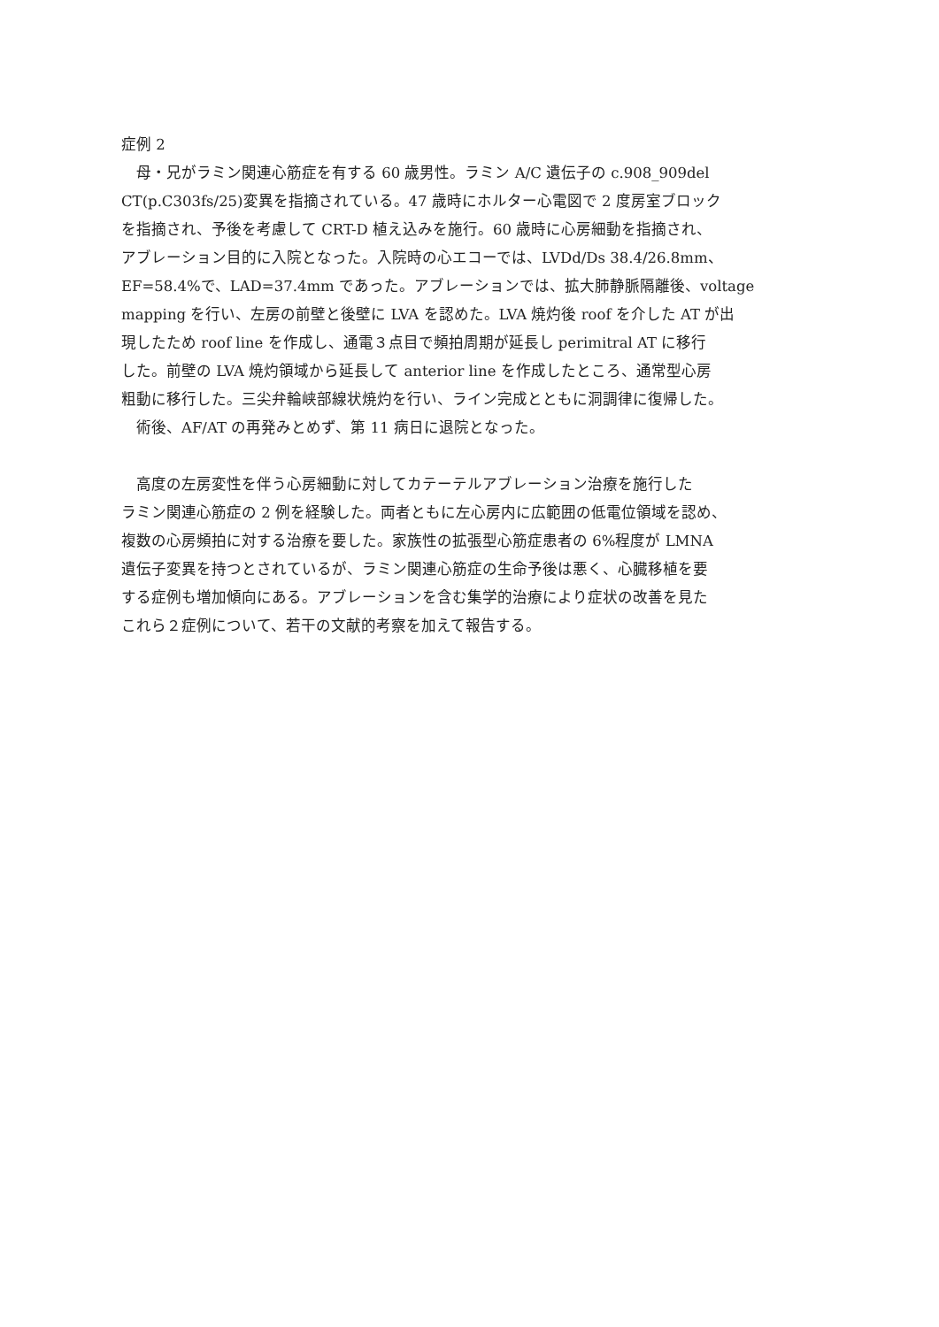症例 2
　母・兄がラミン関連心筋症を有する 60 歳男性。ラミン A/C 遺伝子の c.908_909del
CT(p.C303fs/25)変異を指摘されている。47 歳時にホルター心電図で 2 度房室ブロック
を指摘され、予後を考慮して CRT-D 植え込みを施行。60 歳時に心房細動を指摘され、
アブレーション目的に入院となった。入院時の心エコーでは、LVDd/Ds 38.4/26.8mm、
EF=58.4%で、LAD=37.4mm であった。アブレーションでは、拡大肺静脈隔離後、voltage
mapping を行い、左房の前壁と後壁に LVA を認めた。LVA 焼灼後 roof を介した AT が出
現したため roof line を作成し、通電３点目で頻拍周期が延長し perimitral AT に移行
した。前壁の LVA 焼灼領域から延長して anterior line を作成したところ、通常型心房
粗動に移行した。三尖弁輪峡部線状焼灼を行い、ライン完成とともに洞調律に復帰した。
　術後、AF/AT の再発みとめず、第 11 病日に退院となった。
　高度の左房変性を伴う心房細動に対してカテーテルアブレーション治療を施行した
ラミン関連心筋症の 2 例を経験した。両者ともに左心房内に広範囲の低電位領域を認め、
複数の心房頻拍に対する治療を要した。家族性の拡張型心筋症患者の 6%程度が LMNA
遺伝子変異を持つとされているが、ラミン関連心筋症の生命予後は悪く、心臓移植を要
する症例も増加傾向にある。アブレーションを含む集学的治療により症状の改善を見た
これら２症例について、若干の文献的考察を加えて報告する。